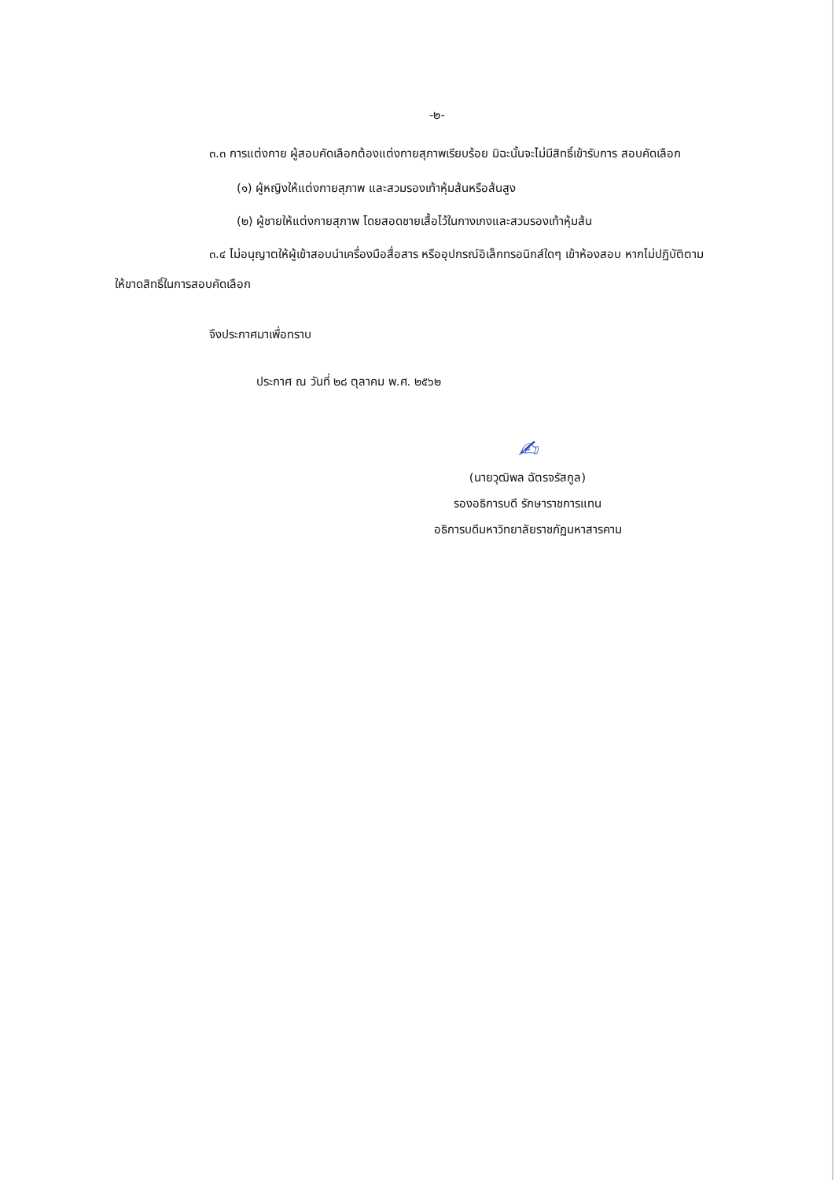-๒-
๓.๓ การแต่งกาย ผู้สอบคัดเลือกต้องแต่งกายสุภาพเรียบร้อย มิฉะนั้นจะไม่มีสิทธิ์เข้ารับการ สอบคัดเลือก
(๑) ผู้หญิงให้แต่งกายสุภาพ และสวมรองเท้าหุ้มส้นหรือส้นสูง
(๒) ผู้ชายให้แต่งกายสุภาพ โดยสอดชายเสื้อไว้ในกางเกงและสวมรองเท้าหุ้มส้น
๓.๔ ไม่อนุญาตให้ผู้เข้าสอบนำเครื่องมือสื่อสาร หรืออุปกรณ์อิเล็กทรอนิกส์ใดๆ เข้าห้องสอบ หากไม่ปฏิบัติตาม ให้ขาดสิทธิ์ในการสอบคัดเลือก
จึงประกาศมาเพื่อทราบ
ประกาศ ณ วันที่ ๒๘ ตุลาคม พ.ศ. ๒๕๖๒
✍
(นายวุฒิพล ฉัตรจรัสกูล)
รองอธิการบดี รักษาราชการแทน
อธิการบดีมหาวิทยาลัยราชภัฏมหาสารคาม